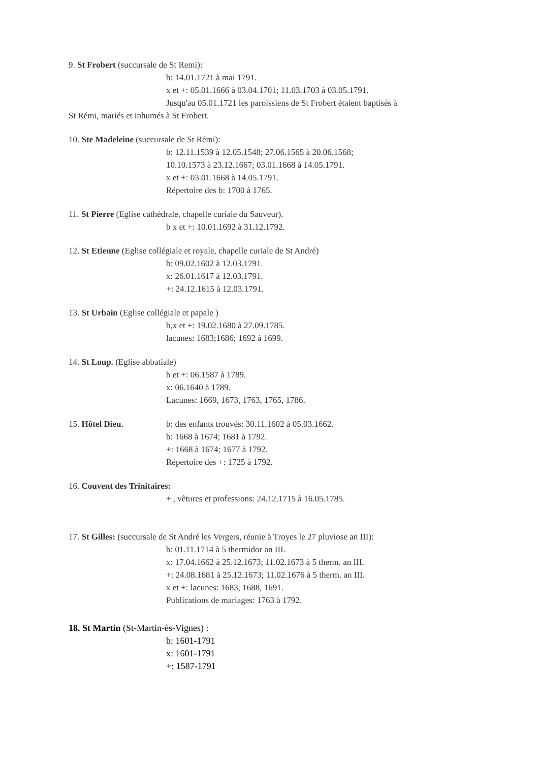9. St Frobert (succursale de St Remi):
b: 14.01.1721 à mai 1791.
x et +: 05.01.1666 à 03.04.1701; 11.03.1703 à 03.05.1791.
Jusqu'au 05.01.1721 les paroissiens de St Frobert étaient baptisés à
St Rémi, mariés et inhumés à St Frobert.
10. Ste Madeleine (succursale de St Rémi):
b: 12.11.1539 à 12.05.1548; 27.06.1565 à 20.06.1568;
10.10.1573 à 23.12.1667; 03.01.1668 à 14.05.1791.
x et +: 03.01.1668 à 14.05.1791.
Répertoire des b: 1700 à 1765.
11. St Pierre (Eglise cathédrale, chapelle curiale du Sauveur).
b x et +: 10.01.1692 à 31.12.1792.
12. St Etienne (Eglise collégiale et royale, chapelle curiale de St André)
b: 09.02.1602 à 12.03.1791.
x: 26.01.1617 à 12.03.1791.
+: 24.12.1615 à 12.03.1791.
13. St Urbain (Eglise collégiale et papale )
b,x et +: 19.02.1680 à 27.09.1785.
lacunes: 1683;1686; 1692 à 1699.
14. St Loup. (Eglise abbatiale)
b et +: 06.1587 à 1789.
x: 06.1640 à 1789.
Lacunes: 1669, 1673, 1763, 1765, 1786.
15. Hôtel Dieu. b: des enfants trouvés: 30.11.1602 à 05.03.1662.
b: 1668 à 1674; 1681 à 1792.
+: 1668 à 1674; 1677 à 1792.
Répertoire des +: 1725 à 1792.
16. Couvent des Trinitaires:
+ , vêtures et professions: 24.12.1715 à 16.05.1785.
17. St Gilles: (succursale de St André les Vergers, réunie à Troyes le 27 pluviose an III):
b: 01.11.1714 à 5 thermidor an III.
x: 17.04.1662 à 25.12.1673; 11.02.1673 à 5 therm. an III.
+: 24.08.1681 à 25.12.1673; 11.02.1676 à 5 therm. an III.
x et +: lacunes: 1683, 1688, 1691.
Publications de mariages: 1763 à 1792.
18. St Martin (St-Martin-ès-Vignes) :
b: 1601-1791
x: 1601-1791
+: 1587-1791